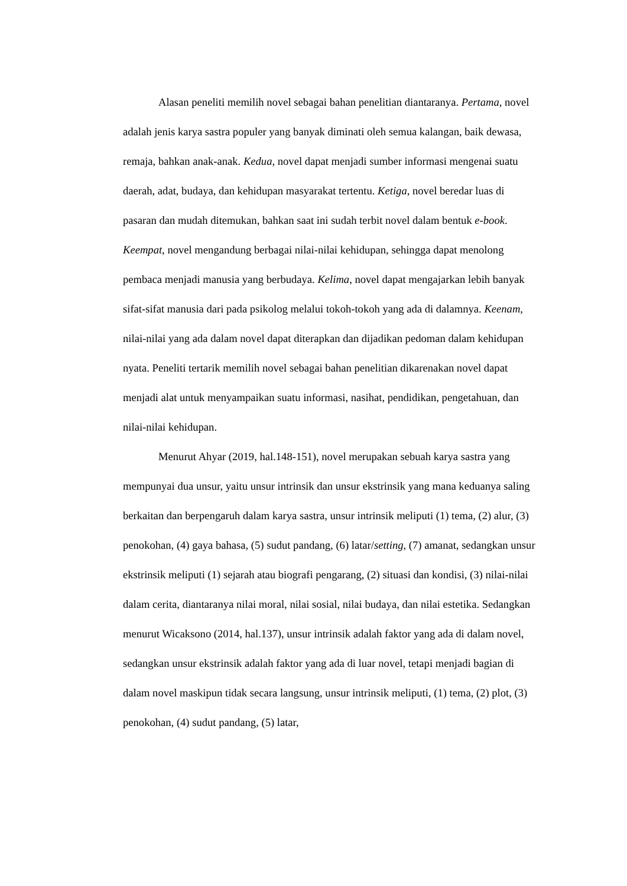Alasan peneliti memilih novel sebagai bahan penelitian diantaranya. Pertama, novel adalah jenis karya sastra populer yang banyak diminati oleh semua kalangan, baik dewasa, remaja, bahkan anak-anak. Kedua, novel dapat menjadi sumber informasi mengenai suatu daerah, adat, budaya, dan kehidupan masyarakat tertentu. Ketiga, novel beredar luas di pasaran dan mudah ditemukan, bahkan saat ini sudah terbit novel dalam bentuk e-book. Keempat, novel mengandung berbagai nilai-nilai kehidupan, sehingga dapat menolong pembaca menjadi manusia yang berbudaya. Kelima, novel dapat mengajarkan lebih banyak sifat-sifat manusia dari pada psikolog melalui tokoh-tokoh yang ada di dalamnya. Keenam, nilai-nilai yang ada dalam novel dapat diterapkan dan dijadikan pedoman dalam kehidupan nyata. Peneliti tertarik memilih novel sebagai bahan penelitian dikarenakan novel dapat menjadi alat untuk menyampaikan suatu informasi, nasihat, pendidikan, pengetahuan, dan nilai-nilai kehidupan.
Menurut Ahyar (2019, hal.148-151), novel merupakan sebuah karya sastra yang mempunyai dua unsur, yaitu unsur intrinsik dan unsur ekstrinsik yang mana keduanya saling berkaitan dan berpengaruh dalam karya sastra, unsur intrinsik meliputi (1) tema, (2) alur, (3) penokohan, (4) gaya bahasa, (5) sudut pandang, (6) latar/setting, (7) amanat, sedangkan unsur ekstrinsik meliputi (1) sejarah atau biografi pengarang, (2) situasi dan kondisi, (3) nilai-nilai dalam cerita, diantaranya nilai moral, nilai sosial, nilai budaya, dan nilai estetika. Sedangkan menurut Wicaksono (2014, hal.137), unsur intrinsik adalah faktor yang ada di dalam novel, sedangkan unsur ekstrinsik adalah faktor yang ada di luar novel, tetapi menjadi bagian di dalam novel maskipun tidak secara langsung, unsur intrinsik meliputi, (1) tema, (2) plot, (3) penokohan, (4) sudut pandang, (5) latar,